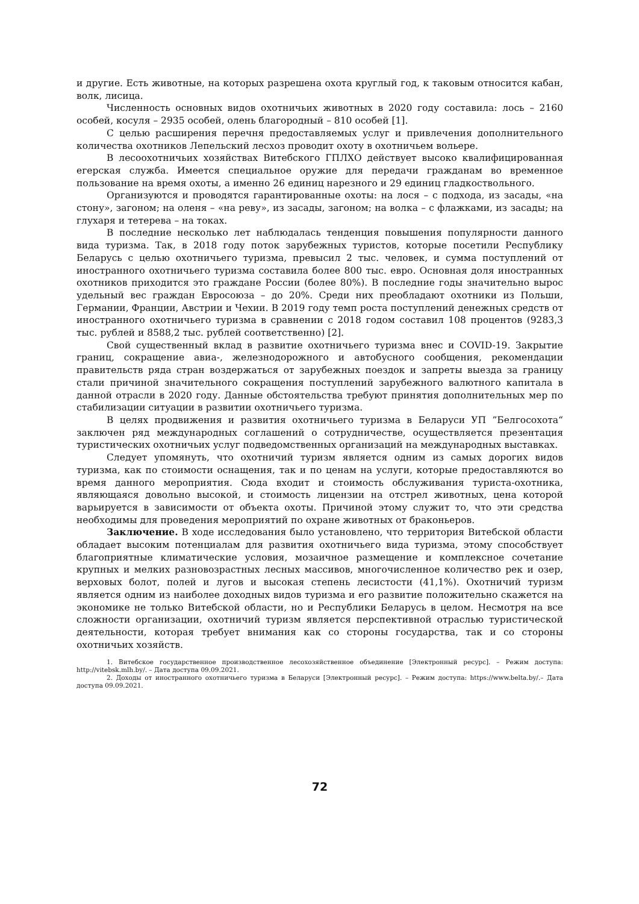и другие. Есть животные, на которых разрешена охота круглый год, к таковым относится кабан, волк, лисица.
Численность основных видов охотничьих животных в 2020 году составила: лось – 2160 особей, косуля – 2935 особей, олень благородный – 810 особей [1].
С целью расширения перечня предоставляемых услуг и привлечения дополнительного количества охотников Лепельский лесхоз проводит охоту в охотничьем вольере.
В лесоохотничьих хозяйствах Витебского ГПЛХО действует высоко квалифицированная егерская служба. Имеется специальное оружие для передачи гражданам во временное пользование на время охоты, а именно 26 единиц нарезного и 29 единиц гладкоствольного.
Организуются и проводятся гарантированные охоты: на лося – с подхода, из засады, «на стону», загоном; на оленя – «на реву», из засады, загоном; на волка – с флажками, из засады; на глухаря и тетерева – на токах.
В последние несколько лет наблюдалась тенденция повышения популярности данного вида туризма. Так, в 2018 году поток зарубежных туристов, которые посетили Республику Беларусь с целью охотничьего туризма, превысил 2 тыс. человек, и сумма поступлений от иностранного охотничьего туризма составила более 800 тыс. евро. Основная доля иностранных охотников приходится это граждане России (более 80%). В последние годы значительно вырос удельный вес граждан Евросоюза – до 20%. Среди них преобладают охотники из Польши, Германии, Франции, Австрии и Чехии. В 2019 году темп роста поступлений денежных средств от иностранного охотничьего туризма в сравнении с 2018 годом составил 108 процентов (9283,3 тыс. рублей и 8588,2 тыс. рублей соответственно) [2].
Свой существенный вклад в развитие охотничьего туризма внес и COVID-19. Закрытие границ, сокращение авиа-, железнодорожного и автобусного сообщения, рекомендации правительств ряда стран воздержаться от зарубежных поездок и запреты выезда за границу стали причиной значительного сокращения поступлений зарубежного валютного капитала в данной отрасли в 2020 году. Данные обстоятельства требуют принятия дополнительных мер по стабилизации ситуации в развитии охотничьего туризма.
В целях продвижения и развития охотничьего туризма в Беларуси УП ”Белгосохота“ заключен ряд международных соглашений о сотрудничестве, осуществляется презентация туристических охотничьих услуг подведомственных организаций на международных выставках.
Следует упомянуть, что охотничий туризм является одним из самых дорогих видов туризма, как по стоимости оснащения, так и по ценам на услуги, которые предоставляются во время данного мероприятия. Сюда входит и стоимость обслуживания туриста-охотника, являющаяся довольно высокой, и стоимость лицензии на отстрел животных, цена которой варьируется в зависимости от объекта охоты. Причиной этому служит то, что эти средства необходимы для проведения мероприятий по охране животных от браконьеров.
Заключение. В ходе исследования было установлено, что территория Витебской области обладает высоким потенциалам для развития охотничьего вида туризма, этому способствует благоприятные климатические условия, мозаичное размещение и комплексное сочетание крупных и мелких разновозрастных лесных массивов, многочисленное количество рек и озер, верховых болот, полей и лугов и высокая степень лесистости (41,1%). Охотничий туризм является одним из наиболее доходных видов туризма и его развитие положительно скажется на экономике не только Витебской области, но и Республики Беларусь в целом. Несмотря на все сложности организации, охотничий туризм является перспективной отраслью туристической деятельности, которая требует внимания как со стороны государства, так и со стороны охотничьих хозяйств.
1. Витебское государственное производственное лесохозяйственное объединение [Электронный ресурс]. – Режим доступа: http://vitebsk.mlh.by/. – Дата доступа 09.09.2021.
2. Доходы от иностранного охотничьего туризма в Беларуси [Электронный ресурс]. – Режим доступа: https://www.belta.by/.– Дата доступа 09.09.2021.
72